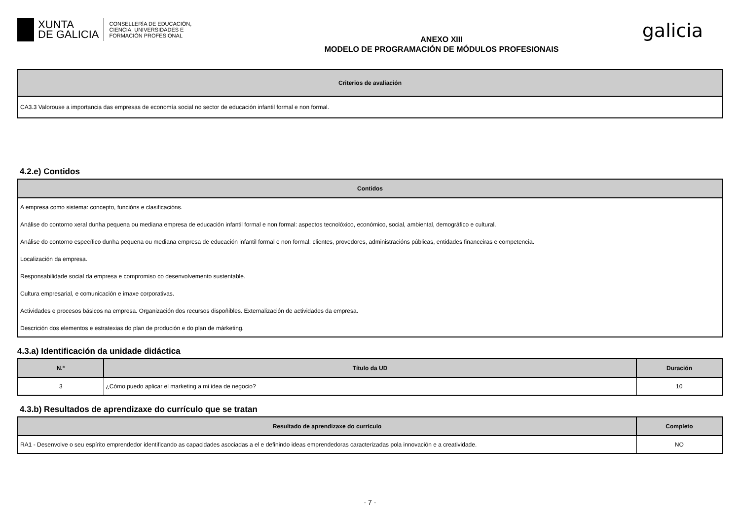XUNTA
DE GALICIA
CONSELLERÍA DE EDUCACIÓN,
CIENCIA, UNIVERSIDADES E
FORMACIÓN PROFESIONAL
ANEXO XIII
MODELO DE PROGRAMACIÓN DE MÓDULOS PROFESIONAIS
galicia
| Criterios de avaliación |
| --- |
| CA3.3 Valorouse a importancia das empresas de economía social no sector de educación infantil formal e non formal. |
4.2.e) Contidos
| Contidos |
| --- |
| A empresa como sistema: concepto, funcións e clasificacións. |
| Análise do contorno xeral dunha pequena ou mediana empresa de educación infantil formal e non formal: aspectos tecnolóxico, económico, social, ambiental, demográfico e cultural. |
| Análise do contorno específico dunha pequena ou mediana empresa de educación infantil formal e non formal: clientes, provedores, administracións públicas, entidades financeiras e competencia. |
| Localización da empresa. |
| Responsabilidade social da empresa e compromiso co desenvolvemento sustentable. |
| Cultura empresarial, e comunicación e imaxe corporativas. |
| Actividades e procesos básicos na empresa. Organización dos recursos dispoñibles. Externalización de actividades da empresa. |
| Descrición dos elementos e estratexias do plan de produción e do plan de márketing. |
4.3.a) Identificación da unidade didáctica
| N.º | Título da UD | Duración |
| --- | --- | --- |
| 3 | ¿Cómo puedo aplicar el marketing a mi idea de negocio? | 10 |
4.3.b) Resultados de aprendizaxe do currículo que se tratan
| Resultado de aprendizaxe do currículo | Completo |
| --- | --- |
| RA1 - Desenvolve o seu espírito emprendedor identificando as capacidades asociadas a el e definindo ideas emprendedoras caracterizadas pola innovación e a creatividade. | NO |
- 7 -